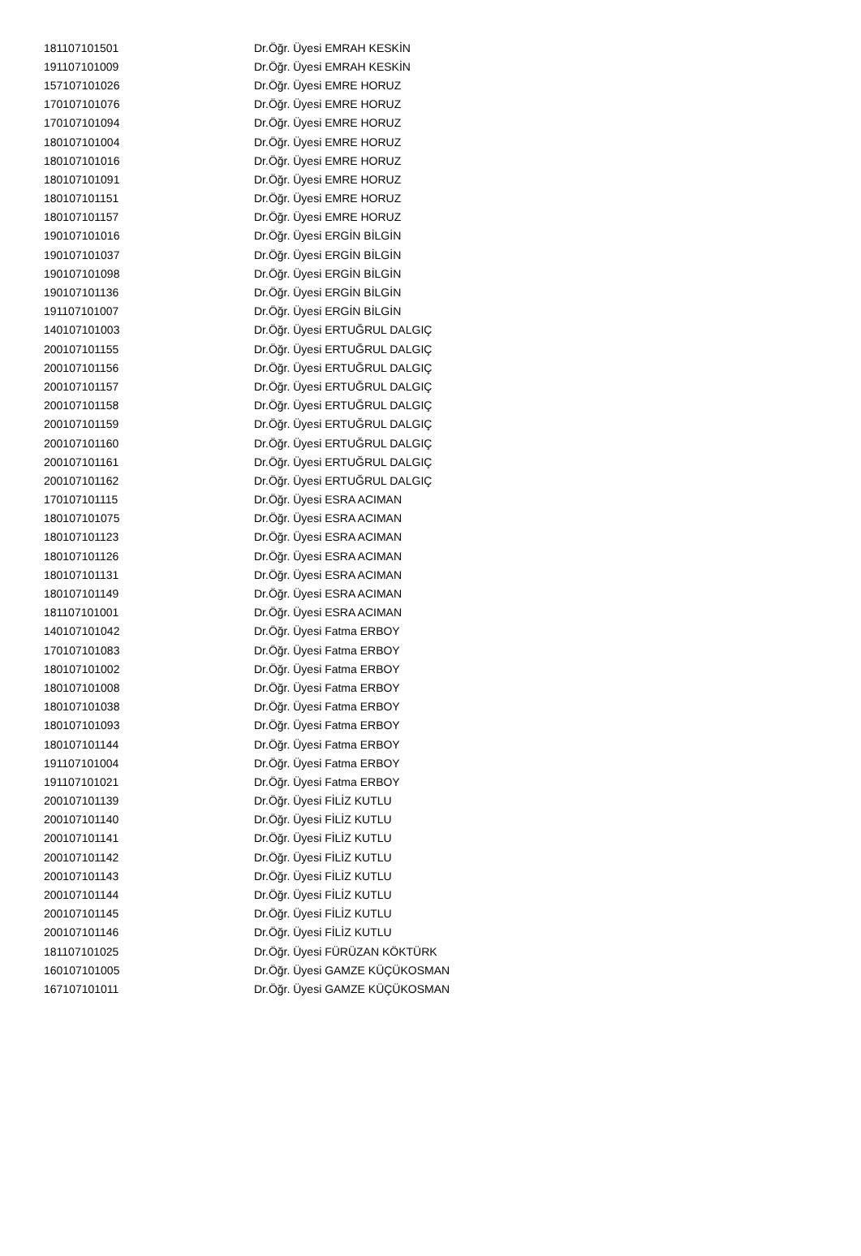| 181107101501 | Dr.Öğr. Üyesi EMRAH KESKİN |
| 191107101009 | Dr.Öğr. Üyesi EMRAH KESKİN |
| 157107101026 | Dr.Öğr. Üyesi EMRE HORUZ |
| 170107101076 | Dr.Öğr. Üyesi EMRE HORUZ |
| 170107101094 | Dr.Öğr. Üyesi EMRE HORUZ |
| 180107101004 | Dr.Öğr. Üyesi EMRE HORUZ |
| 180107101016 | Dr.Öğr. Üyesi EMRE HORUZ |
| 180107101091 | Dr.Öğr. Üyesi EMRE HORUZ |
| 180107101151 | Dr.Öğr. Üyesi EMRE HORUZ |
| 180107101157 | Dr.Öğr. Üyesi EMRE HORUZ |
| 190107101016 | Dr.Öğr. Üyesi ERGİN BİLGİN |
| 190107101037 | Dr.Öğr. Üyesi ERGİN BİLGİN |
| 190107101098 | Dr.Öğr. Üyesi ERGİN BİLGİN |
| 190107101136 | Dr.Öğr. Üyesi ERGİN BİLGİN |
| 191107101007 | Dr.Öğr. Üyesi ERGİN BİLGİN |
| 140107101003 | Dr.Öğr. Üyesi ERTUĞRUL DALGIÇ |
| 200107101155 | Dr.Öğr. Üyesi ERTUĞRUL DALGIÇ |
| 200107101156 | Dr.Öğr. Üyesi ERTUĞRUL DALGIÇ |
| 200107101157 | Dr.Öğr. Üyesi ERTUĞRUL DALGIÇ |
| 200107101158 | Dr.Öğr. Üyesi ERTUĞRUL DALGIÇ |
| 200107101159 | Dr.Öğr. Üyesi ERTUĞRUL DALGIÇ |
| 200107101160 | Dr.Öğr. Üyesi ERTUĞRUL DALGIÇ |
| 200107101161 | Dr.Öğr. Üyesi ERTUĞRUL DALGIÇ |
| 200107101162 | Dr.Öğr. Üyesi ERTUĞRUL DALGIÇ |
| 170107101115 | Dr.Öğr. Üyesi ESRA ACIMAN |
| 180107101075 | Dr.Öğr. Üyesi ESRA ACIMAN |
| 180107101123 | Dr.Öğr. Üyesi ESRA ACIMAN |
| 180107101126 | Dr.Öğr. Üyesi ESRA ACIMAN |
| 180107101131 | Dr.Öğr. Üyesi ESRA ACIMAN |
| 180107101149 | Dr.Öğr. Üyesi ESRA ACIMAN |
| 181107101001 | Dr.Öğr. Üyesi ESRA ACIMAN |
| 140107101042 | Dr.Öğr. Üyesi Fatma ERBOY |
| 170107101083 | Dr.Öğr. Üyesi Fatma ERBOY |
| 180107101002 | Dr.Öğr. Üyesi Fatma ERBOY |
| 180107101008 | Dr.Öğr. Üyesi Fatma ERBOY |
| 180107101038 | Dr.Öğr. Üyesi Fatma ERBOY |
| 180107101093 | Dr.Öğr. Üyesi Fatma ERBOY |
| 180107101144 | Dr.Öğr. Üyesi Fatma ERBOY |
| 191107101004 | Dr.Öğr. Üyesi Fatma ERBOY |
| 191107101021 | Dr.Öğr. Üyesi Fatma ERBOY |
| 200107101139 | Dr.Öğr. Üyesi FİLİZ KUTLU |
| 200107101140 | Dr.Öğr. Üyesi FİLİZ KUTLU |
| 200107101141 | Dr.Öğr. Üyesi FİLİZ KUTLU |
| 200107101142 | Dr.Öğr. Üyesi FİLİZ KUTLU |
| 200107101143 | Dr.Öğr. Üyesi FİLİZ KUTLU |
| 200107101144 | Dr.Öğr. Üyesi FİLİZ KUTLU |
| 200107101145 | Dr.Öğr. Üyesi FİLİZ KUTLU |
| 200107101146 | Dr.Öğr. Üyesi FİLİZ KUTLU |
| 181107101025 | Dr.Öğr. Üyesi FÜRÜZAN KÖKTÜRK |
| 160107101005 | Dr.Öğr. Üyesi GAMZE KÜÇÜKOSMAN |
| 167107101011 | Dr.Öğr. Üyesi GAMZE KÜÇÜKOSMAN |